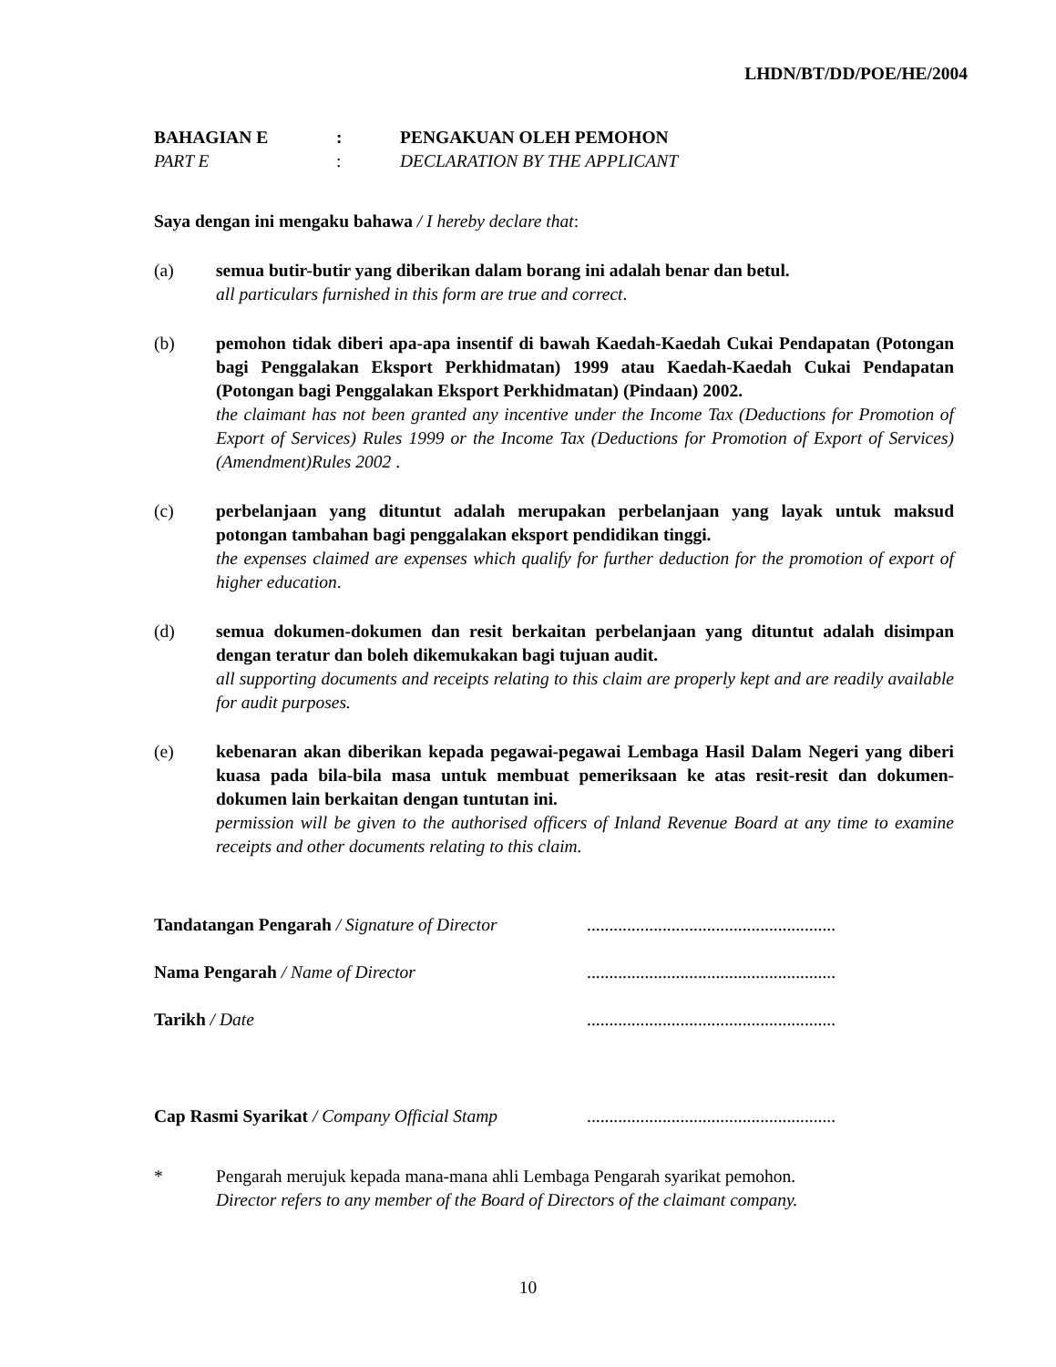LHDN/BT/DD/POE/HE/2004
BAHAGIAN E: PENGAKUAN OLEH PEMOHON PART E: DECLARATION BY THE APPLICANT
Saya dengan ini mengaku bahawa / I hereby declare that:
(a) semua butir-butir yang diberikan dalam borang ini adalah benar dan betul.
all particulars furnished in this form are true and correct.
(b) pemohon tidak diberi apa-apa insentif di bawah Kaedah-Kaedah Cukai Pendapatan (Potongan bagi Penggalakan Eksport Perkhidmatan) 1999 atau Kaedah-Kaedah Cukai Pendapatan (Potongan bagi Penggalakan Eksport Perkhidmatan) (Pindaan) 2002.
the claimant has not been granted any incentive under the Income Tax (Deductions for Promotion of Export of Services) Rules 1999 or the Income Tax (Deductions for Promotion of Export of Services) (Amendment)Rules 2002 .
(c) perbelanjaan yang dituntut adalah merupakan perbelanjaan yang layak untuk maksud potongan tambahan bagi penggalakan eksport pendidikan tinggi.
the expenses claimed are expenses which qualify for further deduction for the promotion of export of higher education.
(d) semua dokumen-dokumen dan resit berkaitan perbelanjaan yang dituntut adalah disimpan dengan teratur dan boleh dikemukakan bagi tujuan audit.
all supporting documents and receipts relating to this claim are properly kept and are readily available for audit purposes.
(e) kebenaran akan diberikan kepada pegawai-pegawai Lembaga Hasil Dalam Negeri yang diberi kuasa pada bila-bila masa untuk membuat pemeriksaan ke atas resit-resit dan dokumen-dokumen lain berkaitan dengan tuntutan ini.
permission will be given to the authorised officers of Inland Revenue Board at any time to examine receipts and other documents relating to this claim.
Tandatangan Pengarah / Signature of Director........................................................ Nama Pengarah / Name of Director........................................................ Tarikh / Date........................................................
Cap Rasmi Syarikat / Company Official Stamp........................................................
* Pengarah merujuk kepada mana-mana ahli Lembaga Pengarah syarikat pemohon.
Director refers to any member of the Board of Directors of the claimant company.
10